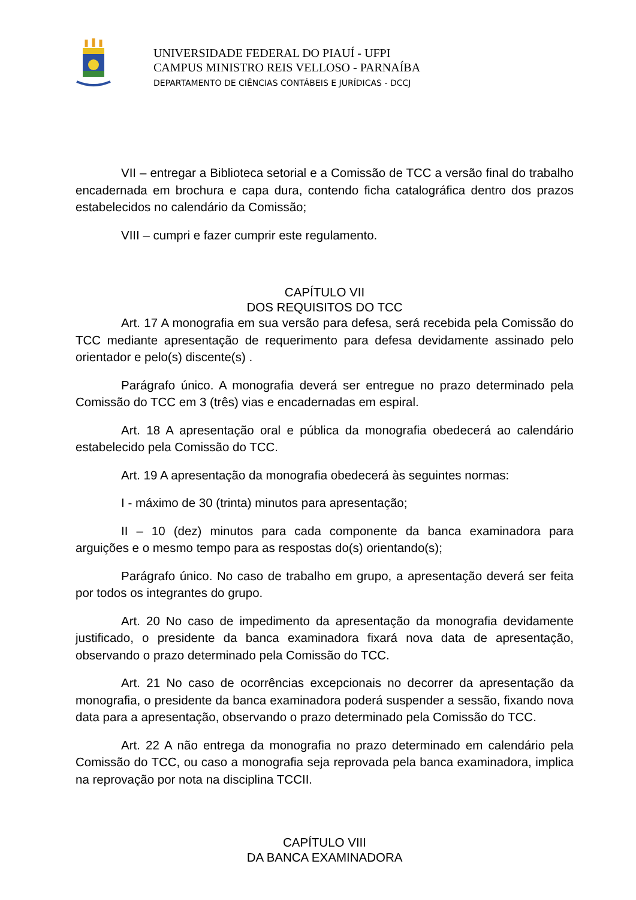UNIVERSIDADE FEDERAL DO PIAUÍ - UFPI
CAMPUS MINISTRO REIS VELLOSO - PARNAÍBA
DEPARTAMENTO DE CIÊNCIAS CONTÁBEIS E JURÍDICAS - DCCJ
VII – entregar a Biblioteca setorial e a Comissão de TCC a versão final do trabalho encadernada em brochura e capa dura, contendo ficha catalográfica dentro dos prazos estabelecidos no calendário da Comissão;
VIII – cumpri e fazer cumprir este regulamento.
CAPÍTULO VII
DOS REQUISITOS DO TCC
Art. 17 A monografia em sua versão para defesa, será recebida pela Comissão do TCC mediante apresentação de requerimento para defesa devidamente assinado pelo orientador e pelo(s) discente(s) .
Parágrafo único. A monografia deverá ser entregue no prazo determinado pela Comissão do TCC em 3 (três) vias e encadernadas em espiral.
Art. 18 A apresentação oral e pública da monografia obedecerá ao calendário estabelecido pela Comissão do TCC.
Art. 19 A apresentação da monografia obedecerá às seguintes normas:
I - máximo de 30 (trinta) minutos para apresentação;
II – 10 (dez) minutos para cada componente da banca examinadora para arguições e o mesmo tempo para as respostas do(s) orientando(s);
Parágrafo único. No caso de trabalho em grupo, a apresentação deverá ser feita por todos os integrantes do grupo.
Art. 20 No caso de impedimento da apresentação da monografia devidamente justificado, o presidente da banca examinadora fixará nova data de apresentação, observando o prazo determinado pela Comissão do TCC.
Art. 21 No caso de ocorrências excepcionais no decorrer da apresentação da monografia, o presidente da banca examinadora poderá suspender a sessão, fixando nova data para a apresentação, observando o prazo determinado pela Comissão do TCC.
Art. 22 A não entrega da monografia no prazo determinado em calendário pela Comissão do TCC, ou caso a monografia seja reprovada pela banca examinadora, implica na reprovação por nota na disciplina TCCII.
CAPÍTULO VIII
DA BANCA EXAMINADORA